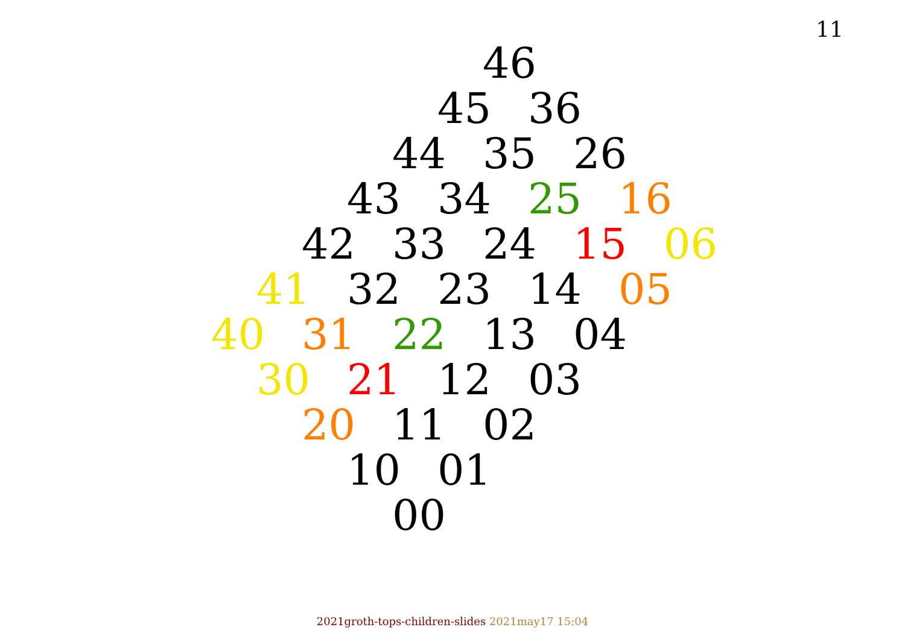11
46
45 36
44 35 26
43 34 25 16
42 33 24 15 06
41 32 23 14 05
40 31 22 13 04
30 21 12 03
20 11 02
10 01
00
2021groth-tops-children-slides 2021may17 15:04